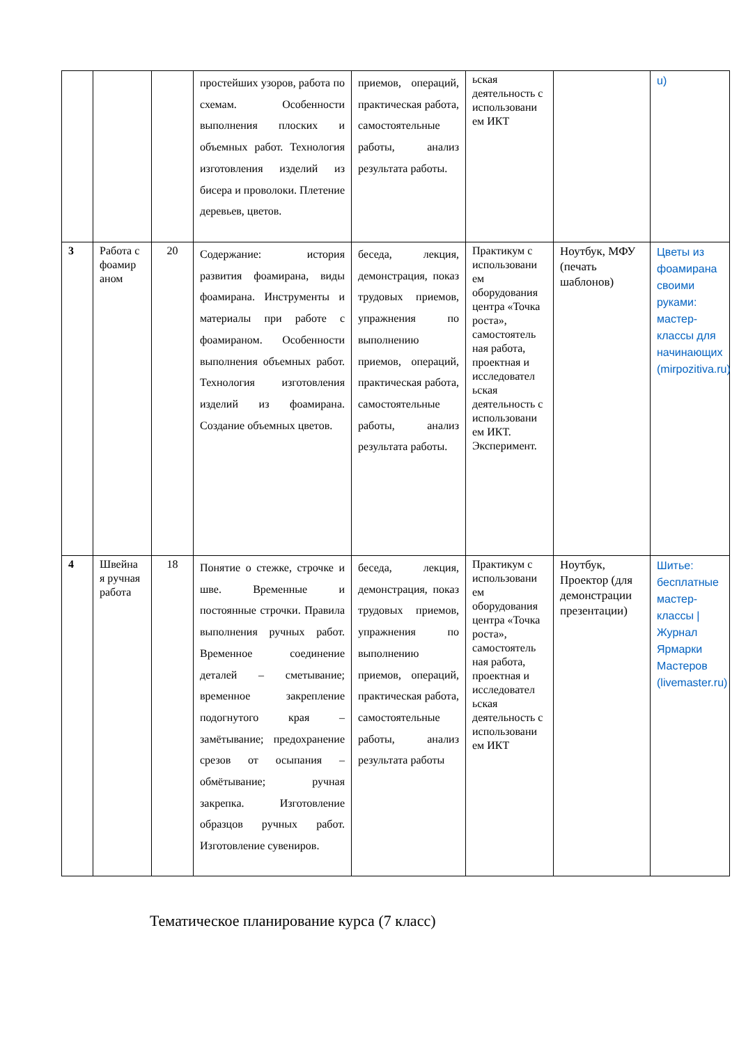| | | | простейших узоров, работа по схемам. Особенности выполнения плоских и объемных работ. Технология изготовления изделий из бисера и проволоки. Плетение деревьев, цветов. | приемов, операций, практическая работа, самостоятельные работы, анализ результата работы. | ьская деятельность с использовани ем ИКТ | | u) |
| 3 | Работа с фоамир аном | 20 | Содержание: история развития фоамирана, виды фоамирана. Инструменты и материалы при работе с фоамираном. Особенности выполнения объемных работ. Технология изготовления изделий из фоамирана. Создание объемных цветов. | беседа, лекция, демонстрация, показ трудовых приемов, упражнения по выполнению приемов, операций, практическая работа, самостоятельные работы, анализ результата работы. | Практикум с использовани ем оборудования центра «Точка роста», самостоятель ная работа, проектная и исследовател ьская деятельность с использовани ем ИКТ. Эксперимент. | Ноутбук, МФУ (печать шаблонов) | Цветы из фоамирана своими руками: мастер-классы для начинающих (mirpozitiva.ru) |
| 4 | Швейна я ручная работа | 18 | Понятие о стежке, строчке и шве. Временные и постоянные строчки. Правила выполнения ручных работ. Временное соединение деталей – сметывание; временное закрепление подогнутого края – замётывание; предохранение срезов от осыпания – обмётывание; ручная закрепка. Изготовление образцов ручных работ. Изготовление сувениров. | беседа, лекция, демонстрация, показ трудовых приемов, упражнения по выполнению приемов, операций, практическая работа, самостоятельные работы, анализ результата работы | Практикум с использовани ем оборудования центра «Точка роста», самостоятель ная работа, проектная и исследовател ьская деятельность с использовани ем ИКТ | Ноутбук, Проектор (для демонстрации презентации) | Шитье: бесплатные мастер-классы / Журнал Ярмарки Мастеров (livemaster.ru) |
Тематическое планирование курса (7 класс)